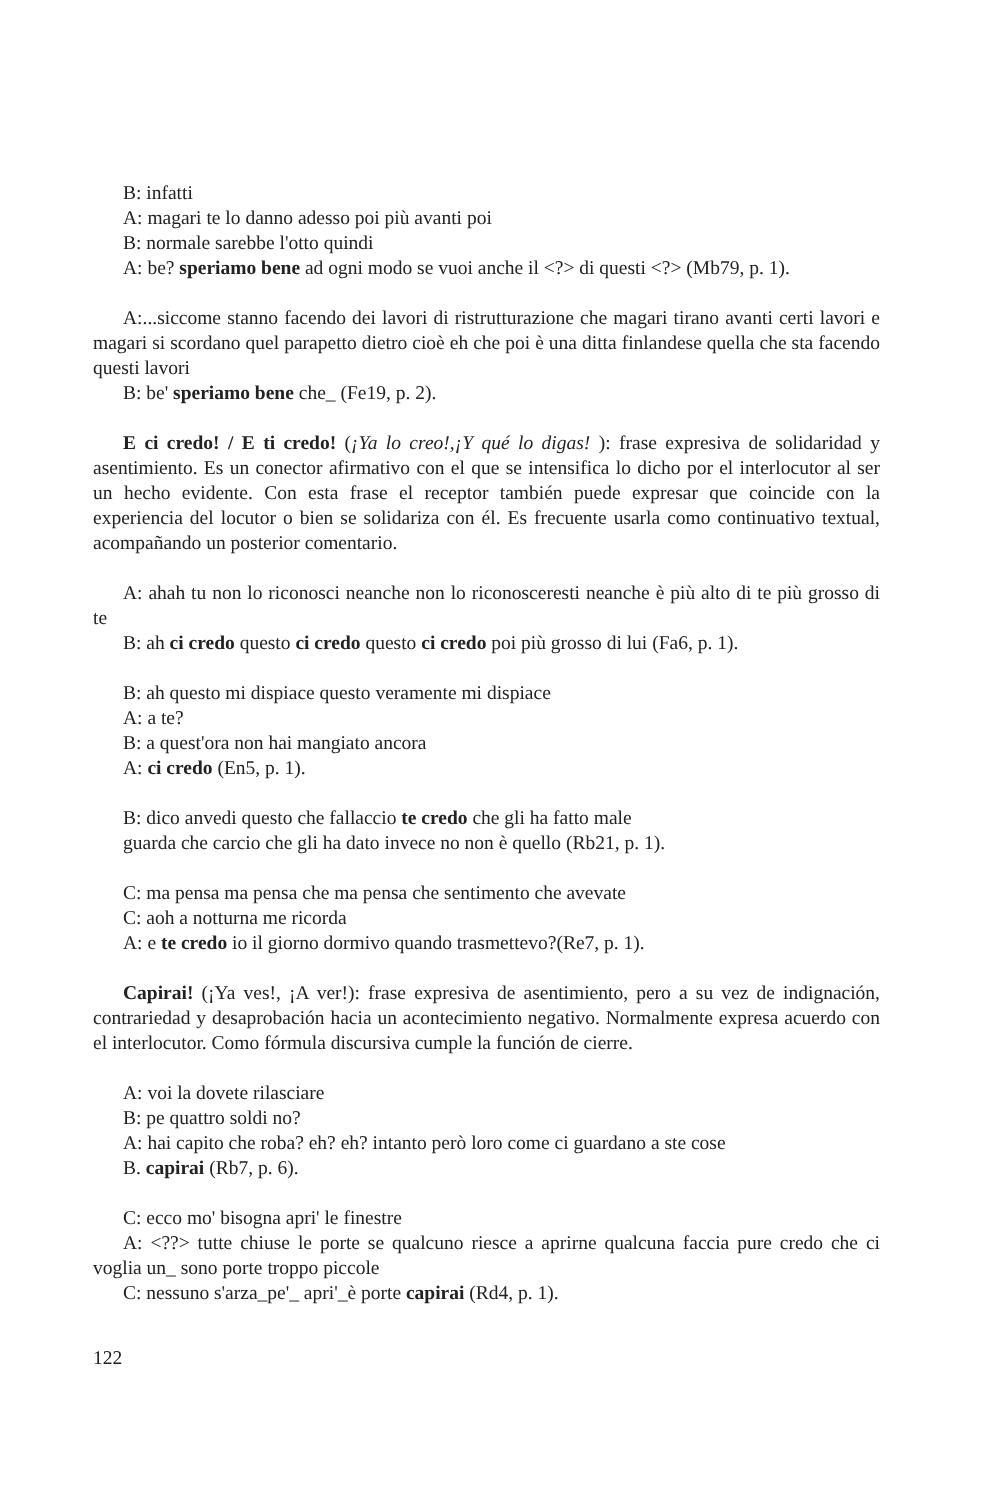B: infatti
A: magari te lo danno adesso poi più avanti poi
B: normale sarebbe l'otto quindi
A: be? speriamo bene ad ogni modo se vuoi anche il <?> di questi <?> (Mb79, p. 1).
A:...siccome stanno facendo dei lavori di ristrutturazione che magari tirano avanti certi lavori e magari si scordano quel parapetto dietro cioè eh che poi è una ditta finlandese quella che sta facendo questi lavori
B: be' speriamo bene che_ (Fe19, p. 2).
E ci credo! / E ti credo! (¡Ya lo creo!,¡Y qué lo digas! ): frase expresiva de solidaridad y asentimiento. Es un conector afirmativo con el que se intensifica lo dicho por el interlocutor al ser un hecho evidente. Con esta frase el receptor también puede expresar que coincide con la experiencia del locutor o bien se solidariza con él. Es frecuente usarla como continuativo textual, acompañando un posterior comentario.
A: ahah tu non lo riconosci neanche non lo riconosceresti neanche è più alto di te più grosso di te
B: ah ci credo questo ci credo questo ci credo poi più grosso di lui (Fa6, p. 1).
B: ah questo mi dispiace questo veramente mi dispiace
A: a te?
B: a quest'ora non hai mangiato ancora
A: ci credo (En5, p. 1).
B: dico anvedi questo che fallaccio te credo che gli ha fatto male
guarda che carcio che gli ha dato invece no non è quello (Rb21, p. 1).
C: ma pensa ma pensa che ma pensa che sentimento che avevate
C: aoh a notturna me ricorda
A: e te credo io il giorno dormivo quando trasmettevo?(Re7, p. 1).
Capirai! (¡Ya ves!, ¡A ver!): frase expresiva de asentimiento, pero a su vez de indignación, contrariedad y desaprobación hacia un acontecimiento negativo. Normalmente expresa acuerdo con el interlocutor. Como fórmula discursiva cumple la función de cierre.
A: voi la dovete rilasciare
B: pe quattro soldi no?
A: hai capito che roba? eh? eh? intanto però loro come ci guardano a ste cose
B. capirai (Rb7, p. 6).
C: ecco mo' bisogna apri' le finestre
A: <??> tutte chiuse le porte se qualcuno riesce a aprirne qualcuna faccia pure credo che ci voglia un_ sono porte troppo piccole
C: nessuno s'arza_pe'_ apri'_è porte capirai (Rd4, p. 1).
122